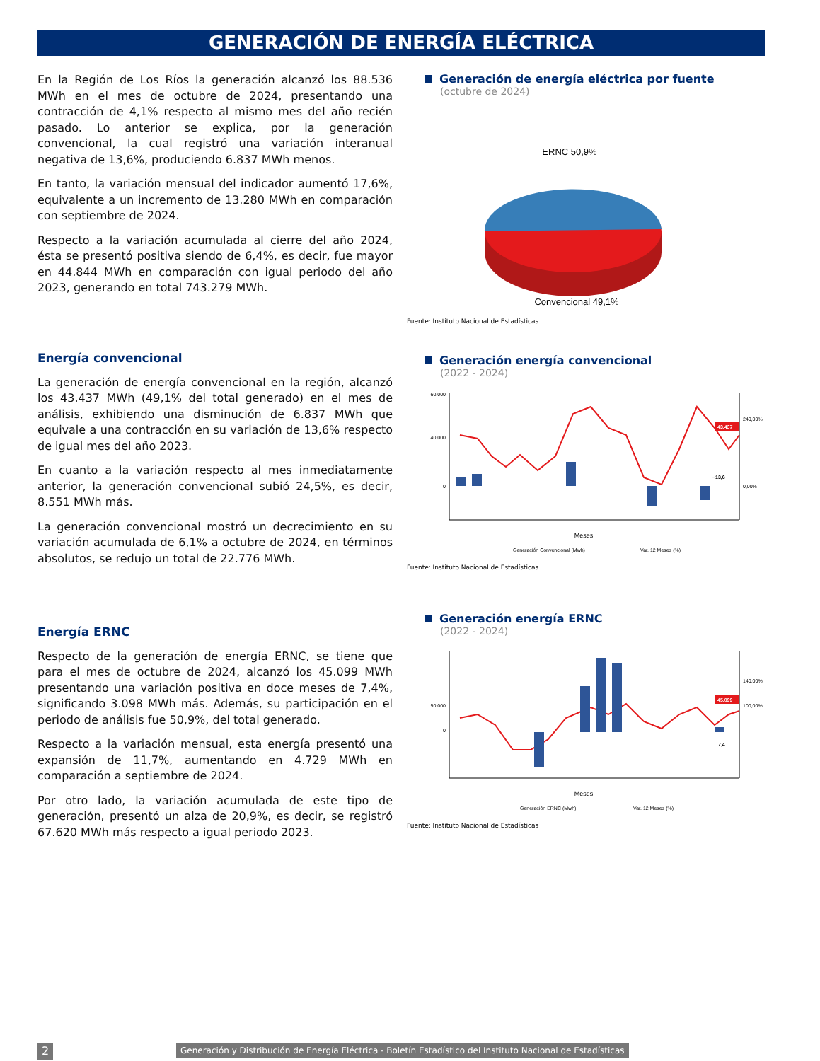GENERACIÓN DE ENERGÍA ELÉCTRICA
En la Región de Los Ríos la generación alcanzó los 88.536 MWh en el mes de octubre de 2024, presentando una contracción de 4,1% respecto al mismo mes del año recién pasado. Lo anterior se explica, por la generación convencional, la cual registró una variación interanual negativa de 13,6%, produciendo 6.837 MWh menos.
En tanto, la variación mensual del indicador aumentó 17,6%, equivalente a un incremento de 13.280 MWh en comparación con septiembre de 2024.
Respecto a la variación acumulada al cierre del año 2024, ésta se presentó positiva siendo de 6,4%, es decir, fue mayor en 44.844 MWh en comparación con igual periodo del año 2023, generando en total 743.279 MWh.
Generación de energía eléctrica por fuente
(octubre de 2024)
ERNC 50,9%
Convencional 49,1%
Fuente: Instituto Nacional de Estadísticas
Energía convencional
La generación de energía convencional en la región, alcanzó los 43.437 MWh (49,1% del total generado) en el mes de análisis, exhibiendo una disminución de 6.837 MWh que equivale a una contracción en su variación de 13,6% respecto de igual mes del año 2023.
En cuanto a la variación respecto al mes inmediatamente anterior, la generación convencional subió 24,5%, es decir, 8.551 MWh más.
La generación convencional mostró un decrecimiento en su variación acumulada de 6,1% a octubre de 2024, en términos absolutos, se redujo un total de 22.776 MWh.
Generación energía convencional
(2022 - 2024)
60.000
40.000
0
240,00%
0,00%
43.437
−13,6
Meses
Generación Convencional (Mwh)
Var. 12 Meses (%)
Fuente: Instituto Nacional de Estadísticas
Energía ERNC
Respecto de la generación de energía ERNC, se tiene que para el mes de octubre de 2024, alcanzó los 45.099 MWh presentando una variación positiva en doce meses de 7,4%, significando 3.098 MWh más. Además, su participación en el periodo de análisis fue 50,9%, del total generado.
Respecto a la variación mensual, esta energía presentó una expansión de 11,7%, aumentando en 4.729 MWh en comparación a septiembre de 2024.
Por otro lado, la variación acumulada de este tipo de generación, presentó un alza de 20,9%, es decir, se registró 67.620 MWh más respecto a igual periodo 2023.
Generación energía ERNC
(2022 - 2024)
50.000
0
140,00%
100,00%
45.099
7,4
Meses
Generación ERNC (Mwh)
Var. 12 Meses (%)
Fuente: Instituto Nacional de Estadísticas
2
Generación y Distribución de Energía Eléctrica - Boletín Estadístico del Instituto Nacional de Estadísticas